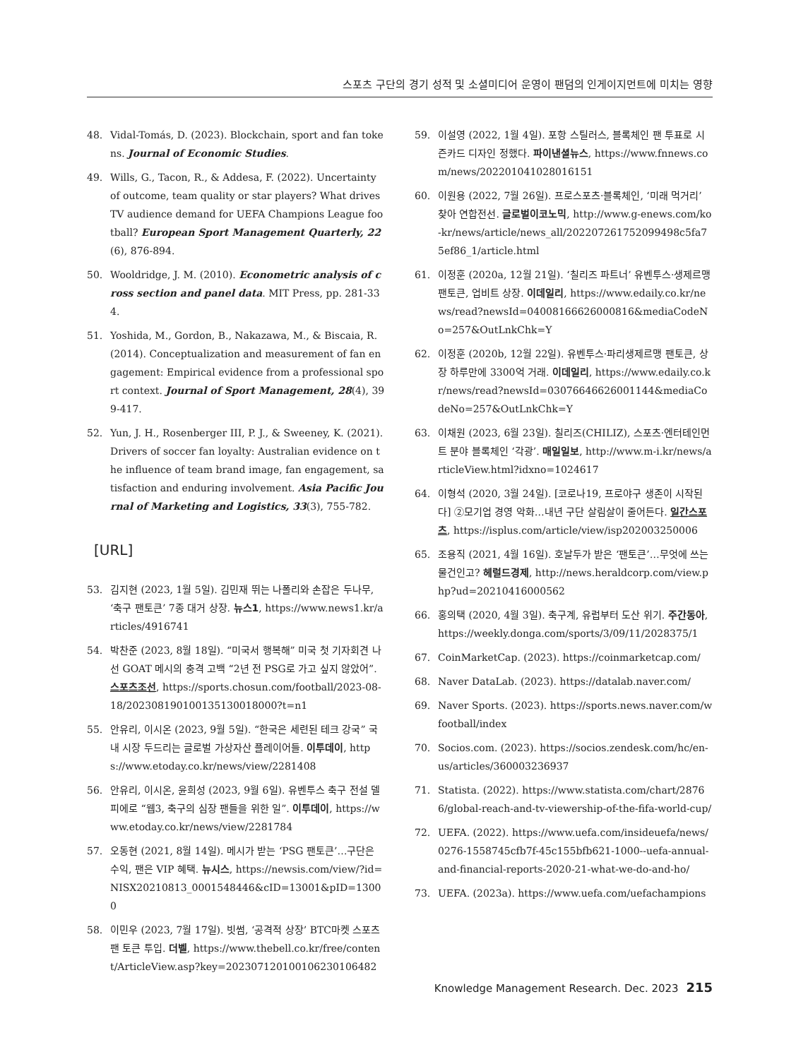스포츠 구단의 경기 성적 및 소셜미디어 운영이 팬덤의 인게이지먼트에 미치는 영향
48. Vidal-Tomás, D. (2023). Blockchain, sport and fan tokens. Journal of Economic Studies.
49. Wills, G., Tacon, R., & Addesa, F. (2022). Uncertainty of outcome, team quality or star players? What drives TV audience demand for UEFA Champions League football? European Sport Management Quarterly, 22(6), 876-894.
50. Wooldridge, J. M. (2010). Econometric analysis of cross section and panel data. MIT Press, pp. 281-334.
51. Yoshida, M., Gordon, B., Nakazawa, M., & Biscaia, R. (2014). Conceptualization and measurement of fan engagement: Empirical evidence from a professional sport context. Journal of Sport Management, 28(4), 399-417.
52. Yun, J. H., Rosenberger III, P. J., & Sweeney, K. (2021). Drivers of soccer fan loyalty: Australian evidence on the influence of team brand image, fan engagement, satisfaction and enduring involvement. Asia Pacific Journal of Marketing and Logistics, 33(3), 755-782.
[URL]
53. 김지현 (2023, 1월 5일). 김민재 뛰는 나폴리와 손잡은 두나무, ‘축구 팬토큰’ 7종 대거 상장. 뉴스1, https://www.news1.kr/articles/4916741
54. 박찬준 (2023, 8월 18일). “미국서 행복해” 미국 첫 기자회견 나선 GOAT 메시의 충격 고백 “2년 전 PSG로 가고 싶지 않았어”. 스포츠조선, https://sports.chosun.com/football/2023-08-18/202308190100135130018000?t=n1
55. 안유리, 이시온 (2023, 9월 5일). “한국은 세련된 테크 강국” 국내 시장 두드리는 글로벌 가상자산 플레이어들. 이투데이, https://www.etoday.co.kr/news/view/2281408
56. 안유리, 이시온, 윤희성 (2023, 9월 6일). 유벤투스 축구 전설 델 피에로 “웹3, 축구의 심장 팬들을 위한 일”. 이투데이, https://www.etoday.co.kr/news/view/2281784
57. 오동현 (2021, 8월 14일). 메시가 받는 ‘PSG 팬토큰’…구단은 수익, 팬은 VIP 혜택. 뉴시스, https://newsis.com/view/?id=NISX20210813_0001548446&cID=13001&pID=13000
58. 이민우 (2023, 7월 17일). 빗썸, ‘공격적 상장’ BTC마켓 스포츠 팬 토큰 투입. 더벨, https://www.thebell.co.kr/free/content/ArticleView.asp?key=202307120100106230106482
59. 이설영 (2022, 1월 4일). 포항 스틸러스, 블록체인 팬 투표로 시즌카드 디자인 정했다. 파이낸셜뉴스, https://www.fnnews.com/news/202201041028016151
60. 이원용 (2022, 7월 26일). 프로스포츠·블록체인, ‘미래 먹거리’ 찾아 연합전선. 글로벌이코노믹, http://www.g-enews.com/ko-kr/news/article/news_all/202207261752099498c5fa75ef86_1/article.html
61. 이정훈 (2020a, 12월 21일). ‘칠리즈 파트너’ 유벤투스·생제르맹 팬토큰, 업비트 상장. 이데일리, https://www.edaily.co.kr/news/read?newsId=04008166626000816&mediaCodeNo=257&OutLnkChk=Y
62. 이정훈 (2020b, 12월 22일). 유벤투스·파리생제르맹 팬토큰, 상장 하루만에 3300억 거래. 이데일리, https://www.edaily.co.kr/news/read?newsId=03076646626001144&mediaCodeNo=257&OutLnkChk=Y
63. 이채원 (2023, 6월 23일). 칠리즈(CHILIZ), 스포츠·엔터테인먼트 분야 블록체인 ‘각광’. 매일일보, http://www.m-i.kr/news/articleView.html?idxno=1024617
64. 이형석 (2020, 3월 24일). [코로나19, 프로야구 생존이 시작된다] ②모기업 경영 악화…내년 구단 살림살이 줄어든다. 일간스포츠, https://isplus.com/article/view/isp202003250006
65. 조용직 (2021, 4월 16일). 호날두가 받은 ‘팬토큰’…무엇에 쓰는 물건인고? 헤럴드경제, http://news.heraldcorp.com/view.php?ud=20210416000562
66. 홍의택 (2020, 4월 3일). 축구계, 유럽부터 도산 위기. 주간동아, https://weekly.donga.com/sports/3/09/11/2028375/1
67. CoinMarketCap. (2023). https://coinmarketcap.com/
68. Naver DataLab. (2023). https://datalab.naver.com/
69. Naver Sports. (2023). https://sports.news.naver.com/wfootball/index
70. Socios.com. (2023). https://socios.zendesk.com/hc/en-us/articles/360003236937
71. Statista. (2022). https://www.statista.com/chart/28766/global-reach-and-tv-viewership-of-the-fifa-world-cup/
72. UEFA. (2022). https://www.uefa.com/insideuefa/news/0276-1558745cfb7f-45c155bfb621-1000--uefa-annual-and-financial-reports-2020-21-what-we-do-and-ho/
73. UEFA. (2023a). https://www.uefa.com/uefachampions
Knowledge Management Research. Dec. 2023 215